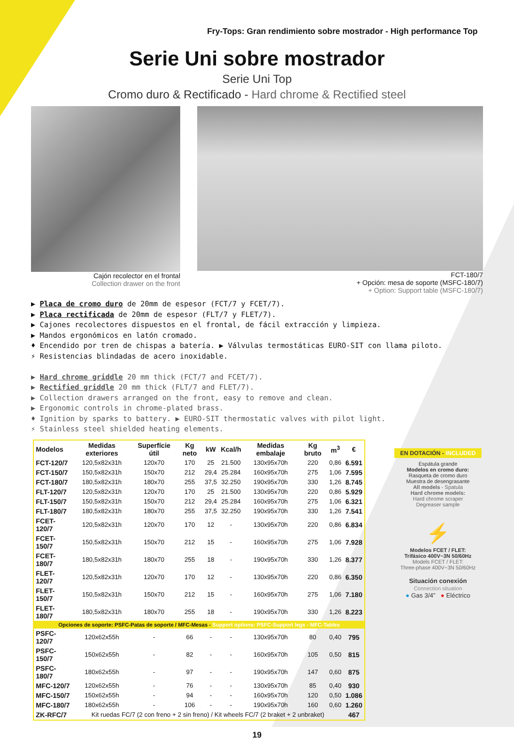Fry-Tops: Gran rendimiento sobre mostrador - High performance Top
Serie Uni sobre mostrador
Serie Uni Top
Cromo duro & Rectificado - Hard chrome & Rectified steel
Cajón recolector en el frontal
Collection drawer on the front
FCT-180/7
+ Opción: mesa de soporte (MSFC-180/7)
+ Option: Support table (MSFC-180/7)
▶ Placa de cromo duro de 20mm de espesor (FCT/7 y FCET/7).
▶ Placa rectificada de 20mm de espesor (FLT/7 y FLET/7).
▶ Cajones recolectores dispuestos en el frontal, de fácil extracción y limpieza.
▶ Mandos ergonómicos en latón cromado.
♦ Encendido por tren de chispas a batería. ▶ Válvulas termostáticas EURO-SIT con llama piloto.
⚡ Resistencias blindadas de acero inoxidable.
▶ Hard chrome griddle 20 mm thick (FCT/7 and FCET/7).
▶ Rectified griddle 20 mm thick (FLT/7 and FLET/7).
▶ Collection drawers arranged on the front, easy to remove and clean.
▶ Ergonomic controls in chrome-plated brass.
♦ Ignition by sparks to battery. ▶ EURO-SIT thermostatic valves with pilot light.
⚡ Stainless steel shielded heating elements.
| Modelos | Medidas exteriores | Superfície útil | Kg neto | kW | Kcal/h | Medidas embalaje | Kg bruto | m<sup>3</sup> | € |
| --- | --- | --- | --- | --- | --- | --- | --- | --- | --- |
| FCT-120/7 | 120,5x82x31h | 120x70 | 170 | 25 | 21.500 | 130x95x70h | 220 | 0,86 | 6.591 |
| FCT-150/7 | 150,5x82x31h | 150x70 | 212 | 29,4 | 25.284 | 160x95x70h | 275 | 1,06 | 7.595 |
| FCT-180/7 | 180,5x82x31h | 180x70 | 255 | 37,5 | 32.250 | 190x95x70h | 330 | 1,26 | 8.745 |
| FLT-120/7 | 120,5x82x31h | 120x70 | 170 | 25 | 21.500 | 130x95x70h | 220 | 0,86 | 5.929 |
| FLT-150/7 | 150,5x82x31h | 150x70 | 212 | 29,4 | 25.284 | 160x95x70h | 275 | 1,06 | 6.321 |
| FLT-180/7 | 180,5x82x31h | 180x70 | 255 | 37,5 | 32.250 | 190x95x70h | 330 | 1,26 | 7.541 |
| FCET-120/7 | 120,5x82x31h | 120x70 | 170 | 12 | - | 130x95x70h | 220 | 0,86 | 6.834 |
| FCET-150/7 | 150,5x82x31h | 150x70 | 212 | 15 | - | 160x95x70h | 275 | 1,06 | 7.928 |
| FCET-180/7 | 180,5x82x31h | 180x70 | 255 | 18 | - | 190x95x70h | 330 | 1,26 | 8.377 |
| FLET-120/7 | 120,5x82x31h | 120x70 | 170 | 12 | - | 130x95x70h | 220 | 0,86 | 6.350 |
| FLET-150/7 | 150,5x82x31h | 150x70 | 212 | 15 | - | 160x95x70h | 275 | 1,06 | 7.180 |
| FLET-180/7 | 180,5x82x31h | 180x70 | 255 | 18 | - | 190x95x70h | 330 | 1,26 | 8.223 |
| Opciones de soporte: PSFC-Patas de soporte / MFC-Mesas - Support options: PSFC-Support legs - MFC-Tables | | | | | | | | | |
| PSFC-120/7 | 120x62x55h | - | 66 | - | - | 130x95x70h | 80 | 0,40 | 795 |
| PSFC-150/7 | 150x62x55h | - | 82 | - | - | 160x95x70h | 105 | 0,50 | 815 |
| PSFC-180/7 | 180x62x55h | - | 97 | - | - | 190x95x70h | 147 | 0,60 | 875 |
| MFC-120/7 | 120x62x55h | - | 76 | - | - | 130x95x70h | 85 | 0,40 | 930 |
| MFC-150/7 | 150x62x55h | - | 94 | - | - | 160x95x70h | 120 | 0,50 | 1.086 |
| MFC-180/7 | 180x62x55h | - | 106 | - | - | 190x95x70h | 160 | 0,60 | 1.260 |
| ZK-RFC/7 | Kit ruedas FC/7 (2 con freno + 2 sin freno) / Kit wheels FC/7 (2 braket + 2 unbraket) | | | | | | | | 467 |
EN DOTACIÓN - INCLUDED
Espátula grande
Modelos en cromo duro:
Rasqueta de cromo duro
Muestra de desengrasante
All models - Spatula
Hard chrome models:
Hard chrome scraper
Degreaser sample
⚡
Modelos FCET / FLET:
Trifásico 400V~3N 50/60Hz
Models FCET / FLET:
Three-phase 400V~3N 50/60Hz
Situación conexión
Connection situation
● Gas 3/4” ● Eléctrico
19